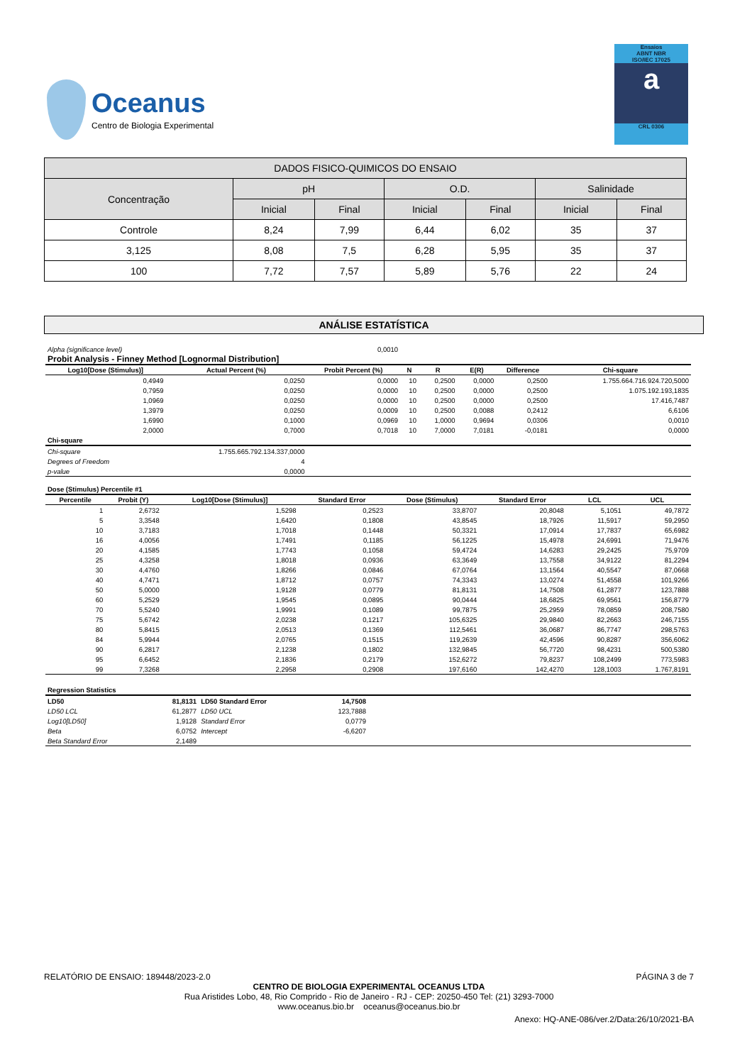Oceanus
Centro de Biologia Experimental
Ensaios
ABNT NBR
ISO/IEC 17025
a
CRL 0306
| DADOS FISICO-QUIMICOS DO ENSAIO | | | | | | |
| --- | --- | --- | --- | --- | --- | --- |
| Concentração | pH | | O.D. | | Salinidade | |
| | Inicial | Final | Inicial | Final | Inicial | Final |
| Controle | 8,24 | 7,99 | 6,44 | 6,02 | 35 | 37 |
| 3,125 | 8,08 | 7,5 | 6,28 | 5,95 | 35 | 37 |
| 100 | 7,72 | 7,57 | 5,89 | 5,76 | 22 | 24 |
ANÁLISE ESTATÍSTICA
| Alpha (significance level) | | 0,0010 | | | | | |
| Probit Analysis - Finney Method [Lognormal Distribution] | | | | | | | |
| Log10[Dose (Stimulus)] | Actual Percent (%) | Probit Percent (%) | N | R | E(R) | Difference | Chi-square |
| 0,4949 | 0,0250 | 0,0000 | 10 | 0,2500 | 0,0000 | 0,2500 | 1.755.664.716.924.720,5000 |
| 0,7959 | 0,0250 | 0,0000 | 10 | 0,2500 | 0,0000 | 0,2500 | 1.075.192.193,1835 |
| 1,0969 | 0,0250 | 0,0000 | 10 | 0,2500 | 0,0000 | 0,2500 | 17.416,7487 |
| 1,3979 | 0,0250 | 0,0009 | 10 | 0,2500 | 0,0088 | 0,2412 | 6,6106 |
| 1,6990 | 0,1000 | 0,0969 | 10 | 1,0000 | 0,9694 | 0,0306 | 0,0010 |
| 2,0000 | 0,7000 | 0,7018 | 10 | 7,0000 | 7,0181 | -0,0181 | 0,0000 |
| Chi-square | | | | | | | |
| Chi-square | 1.755.665.792.134.337,0000 | | | | | | |
| Degrees of Freedom | 4 | | | | | | |
| p-value | 0,0000 | | | | | | |
| Dose (Stimulus) Percentile #1 | | | | | | | |
| Percentile | Probit (Y) | Log10[Dose (Stimulus)] | Standard Error | Dose (Stimulus) | Standard Error | LCL | UCL |
| 1 | 2,6732 | 1,5298 | 0,2523 | 33,8707 | 20,8048 | 5,1051 | 49,7872 |
| 5 | 3,3548 | 1,6420 | 0,1808 | 43,8545 | 18,7926 | 11,5917 | 59,2950 |
| 10 | 3,7183 | 1,7018 | 0,1448 | 50,3321 | 17,0914 | 17,7837 | 65,6982 |
| 16 | 4,0056 | 1,7491 | 0,1185 | 56,1225 | 15,4978 | 24,6991 | 71,9476 |
| 20 | 4,1585 | 1,7743 | 0,1058 | 59,4724 | 14,6283 | 29,2425 | 75,9709 |
| 25 | 4,3258 | 1,8018 | 0,0936 | 63,3649 | 13,7558 | 34,9122 | 81,2294 |
| 30 | 4,4760 | 1,8266 | 0,0846 | 67,0764 | 13,1564 | 40,5547 | 87,0668 |
| 40 | 4,7471 | 1,8712 | 0,0757 | 74,3343 | 13,0274 | 51,4558 | 101,9266 |
| 50 | 5,0000 | 1,9128 | 0,0779 | 81,8131 | 14,7508 | 61,2877 | 123,7888 |
| 60 | 5,2529 | 1,9545 | 0,0895 | 90,0444 | 18,6825 | 69,9561 | 156,8779 |
| 70 | 5,5240 | 1,9991 | 0,1089 | 99,7875 | 25,2959 | 78,0859 | 208,7580 |
| 75 | 5,6742 | 2,0238 | 0,1217 | 105,6325 | 29,9840 | 82,2663 | 246,7155 |
| 80 | 5,8415 | 2,0513 | 0,1369 | 112,5461 | 36,0687 | 86,7747 | 298,5763 |
| 84 | 5,9944 | 2,0765 | 0,1515 | 119,2639 | 42,4596 | 90,8287 | 356,6062 |
| 90 | 6,2817 | 2,1238 | 0,1802 | 132,9845 | 56,7720 | 98,4231 | 500,5380 |
| 95 | 6,6452 | 2,1836 | 0,2179 | 152,6272 | 79,8237 | 108,2499 | 773,5983 |
| 99 | 7,3268 | 2,2958 | 0,2908 | 197,6160 | 142,4270 | 128,1003 | 1.767,8191 |
| Regression Statistics | | | | |
| LD50 | 81,8131 | LD50 Standard Error | 14,7508 | |
| LD50 LCL | 61,2877 | LD50 UCL | 123,7888 | |
| Log10[LD50] | 1,9128 | Standard Error | 0,0779 | |
| Beta | 6,0752 | Intercept | -6,6207 | |
| Beta Standard Error | 2,1489 | | | |
RELATÓRIO DE ENSAIO: 189448/2023-2.0 PÁGINA 3 de 7
CENTRO DE BIOLOGIA EXPERIMENTAL OCEANUS LTDA
Rua Aristides Lobo, 48, Rio Comprido - Rio de Janeiro - RJ - CEP: 20250-450 Tel: (21) 3293-7000
www.oceanus.bio.br oceanus@oceanus.bio.br
Anexo: HQ-ANE-086/ver.2/Data:26/10/2021-BA